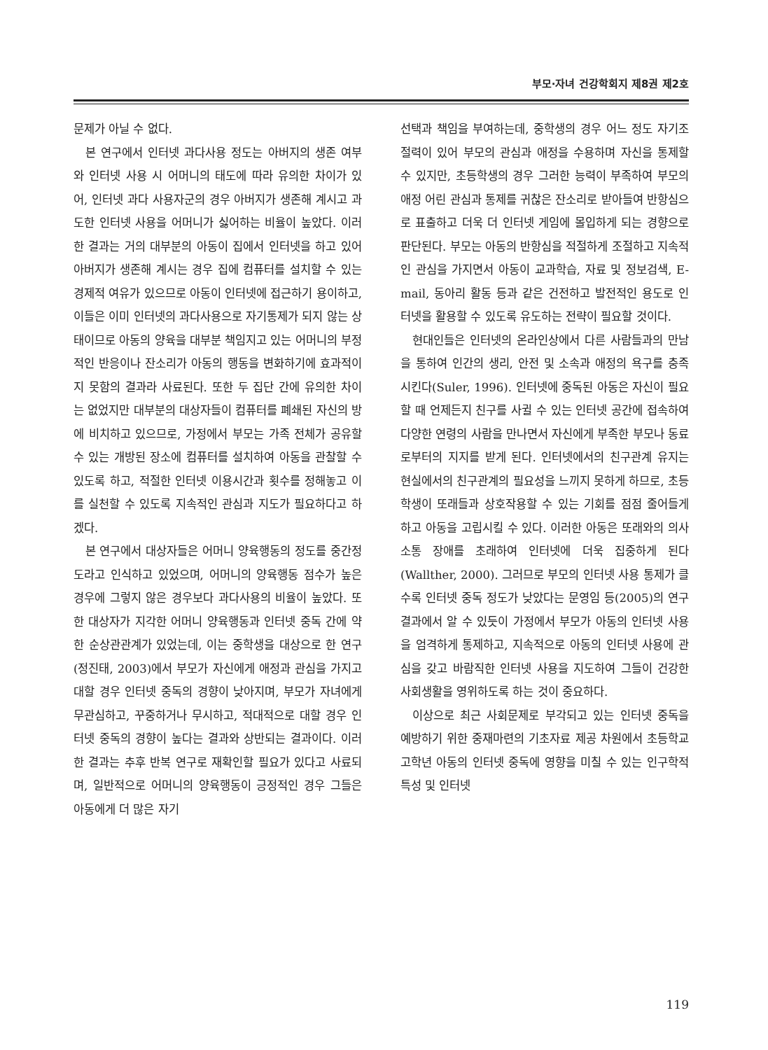부모·자녀 건강학회지 제8권 제2호
문제가 아닐 수 없다.
본 연구에서 인터넷 과다사용 정도는 아버지의 생존 여부와 인터넷 사용 시 어머니의 태도에 따라 유의한 차이가 있어, 인터넷 과다 사용자군의 경우 아버지가 생존해 계시고 과도한 인터넷 사용을 어머니가 싫어하는 비율이 높았다. 이러한 결과는 거의 대부분의 아동이 집에서 인터넷을 하고 있어 아버지가 생존해 계시는 경우 집에 컴퓨터를 설치할 수 있는 경제적 여유가 있으므로 아동이 인터넷에 접근하기 용이하고, 이들은 이미 인터넷의 과다사용으로 자기통제가 되지 않는 상태이므로 아동의 양육을 대부분 책임지고 있는 어머니의 부정적인 반응이나 잔소리가 아동의 행동을 변화하기에 효과적이지 못함의 결과라 사료된다. 또한 두 집단 간에 유의한 차이는 없었지만 대부분의 대상자들이 컴퓨터를 폐쇄된 자신의 방에 비치하고 있으므로, 가정에서 부모는 가족 전체가 공유할 수 있는 개방된 장소에 컴퓨터를 설치하여 아동을 관찰할 수 있도록 하고, 적절한 인터넷 이용시간과 횟수를 정해놓고 이를 실천할 수 있도록 지속적인 관심과 지도가 필요하다고 하겠다.
본 연구에서 대상자들은 어머니 양육행동의 정도를 중간정도라고 인식하고 있었으며, 어머니의 양육행동 점수가 높은 경우에 그렇지 않은 경우보다 과다사용의 비율이 높았다. 또한 대상자가 지각한 어머니 양육행동과 인터넷 중독 간에 약한 순상관관계가 있었는데, 이는 중학생을 대상으로 한 연구(정진태, 2003)에서 부모가 자신에게 애정과 관심을 가지고 대할 경우 인터넷 중독의 경향이 낮아지며, 부모가 자녀에게 무관심하고, 꾸중하거나 무시하고, 적대적으로 대할 경우 인터넷 중독의 경향이 높다는 결과와 상반되는 결과이다. 이러한 결과는 추후 반복 연구로 재확인할 필요가 있다고 사료되며, 일반적으로 어머니의 양육행동이 긍정적인 경우 그들은 아동에게 더 많은 자기
선택과 책임을 부여하는데, 중학생의 경우 어느 정도 자기조절력이 있어 부모의 관심과 애정을 수용하며 자신을 통제할 수 있지만, 초등학생의 경우 그러한 능력이 부족하여 부모의 애정 어린 관심과 통제를 귀찮은 잔소리로 받아들여 반항심으로 표출하고 더욱 더 인터넷 게임에 몰입하게 되는 경향으로 판단된다. 부모는 아동의 반항심을 적절하게 조절하고 지속적인 관심을 가지면서 아동이 교과학습, 자료 및 정보검색, E-mail, 동아리 활동 등과 같은 건전하고 발전적인 용도로 인터넷을 활용할 수 있도록 유도하는 전략이 필요할 것이다.
현대인들은 인터넷의 온라인상에서 다른 사람들과의 만남을 통하여 인간의 생리, 안전 및 소속과 애정의 욕구를 충족시킨다(Suler, 1996). 인터넷에 중독된 아동은 자신이 필요할 때 언제든지 친구를 사귈 수 있는 인터넷 공간에 접속하여 다양한 연령의 사람을 만나면서 자신에게 부족한 부모나 동료로부터의 지지를 받게 된다. 인터넷에서의 친구관계 유지는 현실에서의 친구관계의 필요성을 느끼지 못하게 하므로, 초등학생이 또래들과 상호작용할 수 있는 기회를 점점 줄어들게 하고 아동을 고립시킬 수 있다. 이러한 아동은 또래와의 의사소통 장애를 초래하여 인터넷에 더욱 집중하게 된다(Wallther, 2000). 그러므로 부모의 인터넷 사용 통제가 클수록 인터넷 중독 정도가 낮았다는 문영임 등(2005)의 연구결과에서 알 수 있듯이 가정에서 부모가 아동의 인터넷 사용을 엄격하게 통제하고, 지속적으로 아동의 인터넷 사용에 관심을 갖고 바람직한 인터넷 사용을 지도하여 그들이 건강한 사회생활을 영위하도록 하는 것이 중요하다.
이상으로 최근 사회문제로 부각되고 있는 인터넷 중독을 예방하기 위한 중재마련의 기초자료 제공 차원에서 초등학교 고학년 아동의 인터넷 중독에 영향을 미칠 수 있는 인구학적 특성 및 인터넷
119